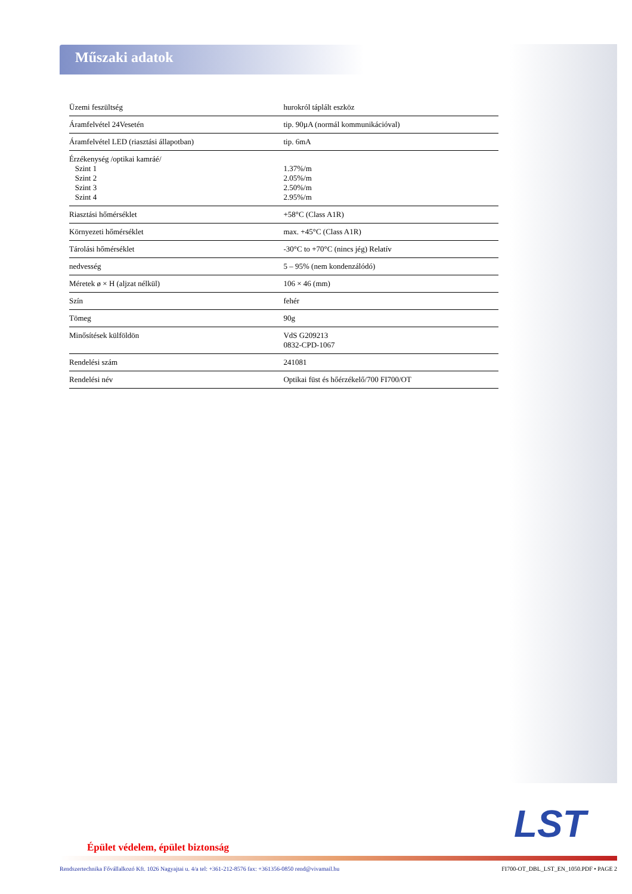Műszaki adatok
| Üzemi feszültség | hurokról táplált eszköz |
| Áramfelvétel 24Vesetén | tip. 90µA (normál kommunikációval) |
| Áramfelvétel LED (riasztási állapotban) | tip. 6mA |
| Érzékenység /optikai kamráé/ Szint 1 Szint 2 Szint 3 Szint 4 | 1.37%/m 2.05%/m 2.50%/m 2.95%/m |
| Riasztási hőmérséklet | +58°C (Class A1R) |
| Környezeti hőmérséklet | max. +45°C (Class A1R) |
| Tárolási hőmérséklet | -30°C to +70°C (nincs jég) Relatív |
| nedvesség | 5 – 95% (nem kondenzálódó) |
| Méretek ø × H (aljzat nélkül) | 106 × 46 (mm) |
| Szín | fehér |
| Tömeg | 90g |
| Minősítések külföldön | VdS G209213 0832-CPD-1067 |
| Rendelési szám | 241081 |
| Rendelési név | Optikai füst és hőérzékelő/700 FI700/OT |
LST
Épület védelem, épület biztonság
Rendszertechnika Fővállalkozó Kft. 1026 Nagyajtai u. 4/a tel: +361-212-8576 fax: +361356-0850 rend@vivamail.hu FI700-OT_DBL_LST_EN_1050.PDF • PAGE 2